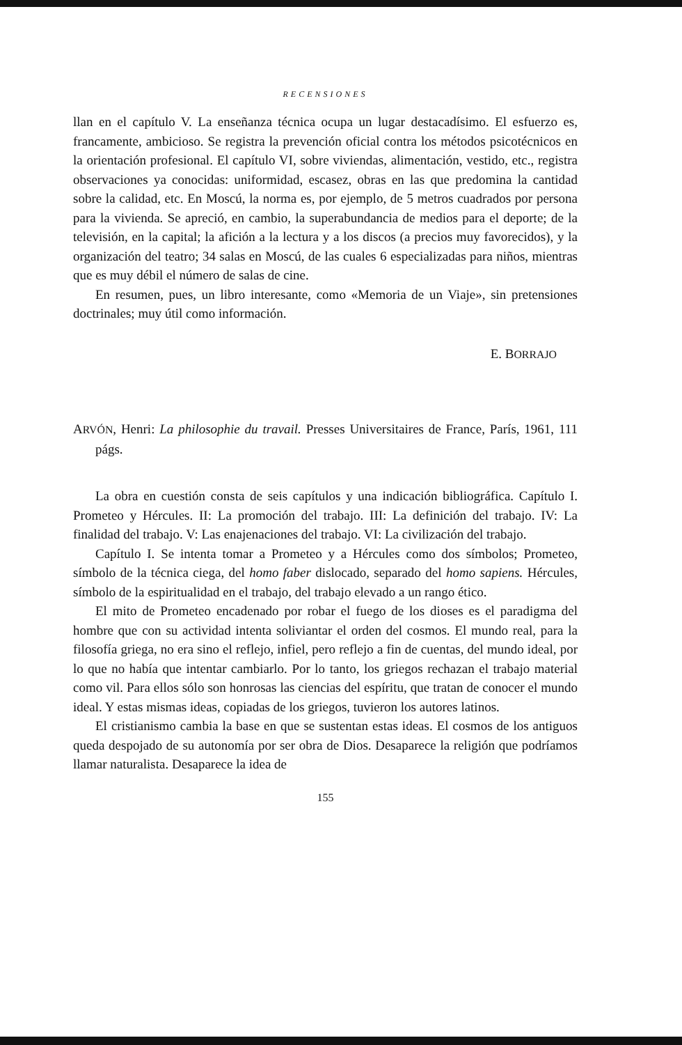RECENSIONES
llan en el capítulo V. La enseñanza técnica ocupa un lugar destacadísimo. El esfuerzo es, francamente, ambicioso. Se registra la prevención oficial contra los métodos psicotécnicos en la orientación profesional. El capítulo VI, sobre viviendas, alimentación, vestido, etc., registra observaciones ya conocidas: uniformidad, escasez, obras en las que predomina la cantidad sobre la calidad, etc. En Moscú, la norma es, por ejemplo, de 5 metros cuadrados por persona para la vivienda. Se apreció, en cambio, la superabundancia de medios para el deporte; de la televisión, en la capital; la afición a la lectura y a los discos (a precios muy favorecidos), y la organización del teatro; 34 salas en Moscú, de las cuales 6 especializadas para niños, mientras que es muy débil el número de salas de cine.
En resumen, pues, un libro interesante, como «Memoria de un Viaje», sin pretensiones doctrinales; muy útil como información.
E. BORRAJO
ARVÓN, Henri: La philosophie du travail. Presses Universitaires de France, París, 1961, 111 págs.
La obra en cuestión consta de seis capítulos y una indicación bibliográfica. Capítulo I. Prometeo y Hércules. II: La promoción del trabajo. III: La definición del trabajo. IV: La finalidad del trabajo. V: Las enajenaciones del trabajo. VI: La civilización del trabajo.
Capítulo I. Se intenta tomar a Prometeo y a Hércules como dos símbolos; Prometeo, símbolo de la técnica ciega, del homo faber dislocado, separado del homo sapiens. Hércules, símbolo de la espiritualidad en el trabajo, del trabajo elevado a un rango ético.
El mito de Prometeo encadenado por robar el fuego de los dioses es el paradigma del hombre que con su actividad intenta soliviantar el orden del cosmos. El mundo real, para la filosofía griega, no era sino el reflejo, infiel, pero reflejo a fin de cuentas, del mundo ideal, por lo que no había que intentar cambiarlo. Por lo tanto, los griegos rechazan el trabajo material como vil. Para ellos sólo son honrosas las ciencias del espíritu, que tratan de conocer el mundo ideal. Y estas mismas ideas, copiadas de los griegos, tuvieron los autores latinos.
El cristianismo cambia la base en que se sustentan estas ideas. El cosmos de los antiguos queda despojado de su autonomía por ser obra de Dios. Desaparece la religión que podríamos llamar naturalista. Desaparece la idea de
155